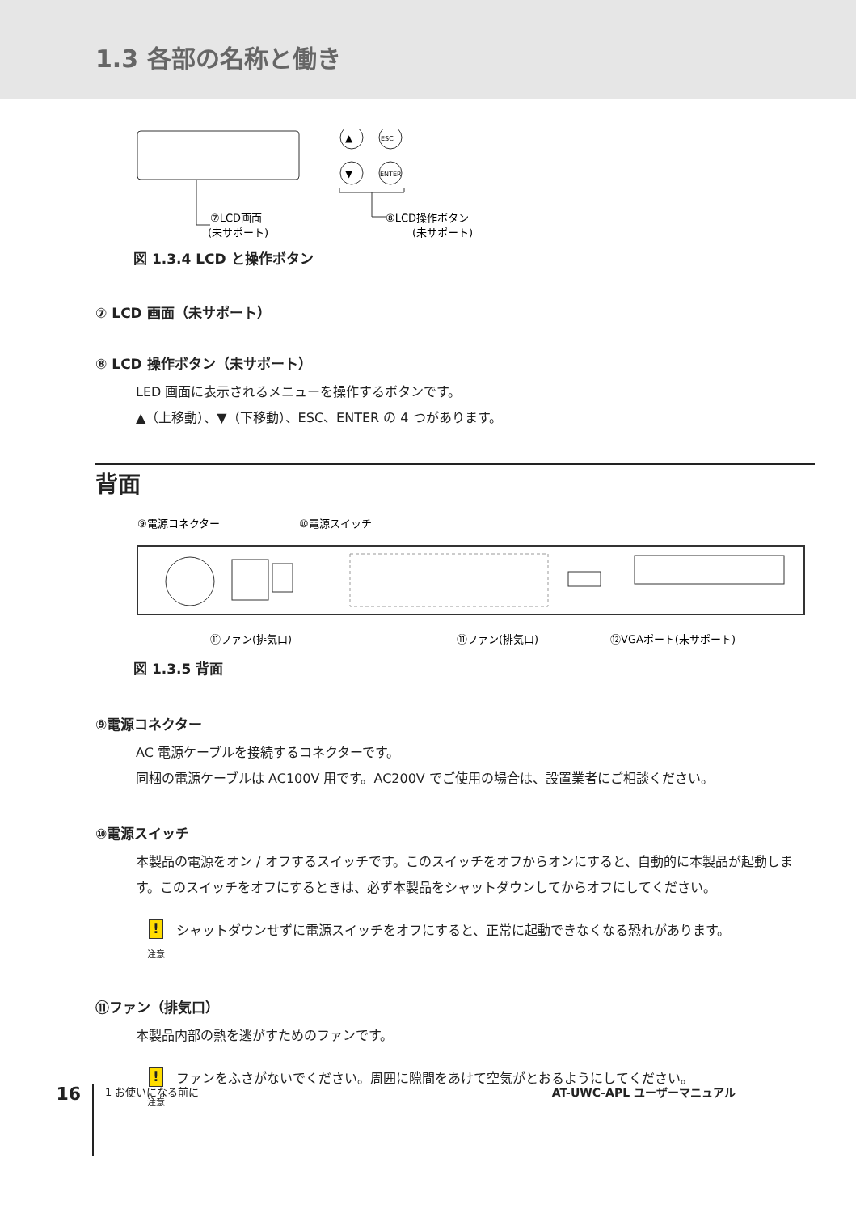1.3 各部の名称と働き
▲
ESC
▼
ENTER
⑦LCD画面
(未サポート)
⑧LCD操作ボタン
(未サポート)
図 1.3.4 LCD と操作ボタン
⑦ LCD 画面（未サポート）
⑧ LCD 操作ボタン（未サポート）
LED 画面に表示されるメニューを操作するボタンです。
▲（上移動）、▼（下移動）、ESC、ENTER の 4 つがあります。
背面
⑨電源コネクター
⑩電源スイッチ
⑪ファン(排気口)
⑪ファン(排気口)
⑫VGAポート(未サポート)
図 1.3.5 背面
⑨電源コネクター
AC 電源ケーブルを接続するコネクターです。
同梱の電源ケーブルは AC100V 用です。AC200V でご使用の場合は、設置業者にご相談ください。
⑩電源スイッチ
本製品の電源をオン / オフするスイッチです。このスイッチをオフからオンにすると、自動的に本製品が起動します。このスイッチをオフにするときは、必ず本製品をシャットダウンしてからオフにしてください。
!
注意
シャットダウンせずに電源スイッチをオフにすると、正常に起動できなくなる恐れがあります。
⑪ファン（排気口）
本製品内部の熱を逃がすためのファンです。
!
注意
ファンをふさがないでください。周囲に隙間をあけて空気がとおるようにしてください。
16
1 お使いになる前に AT-UWC-APL ユーザーマニュアル